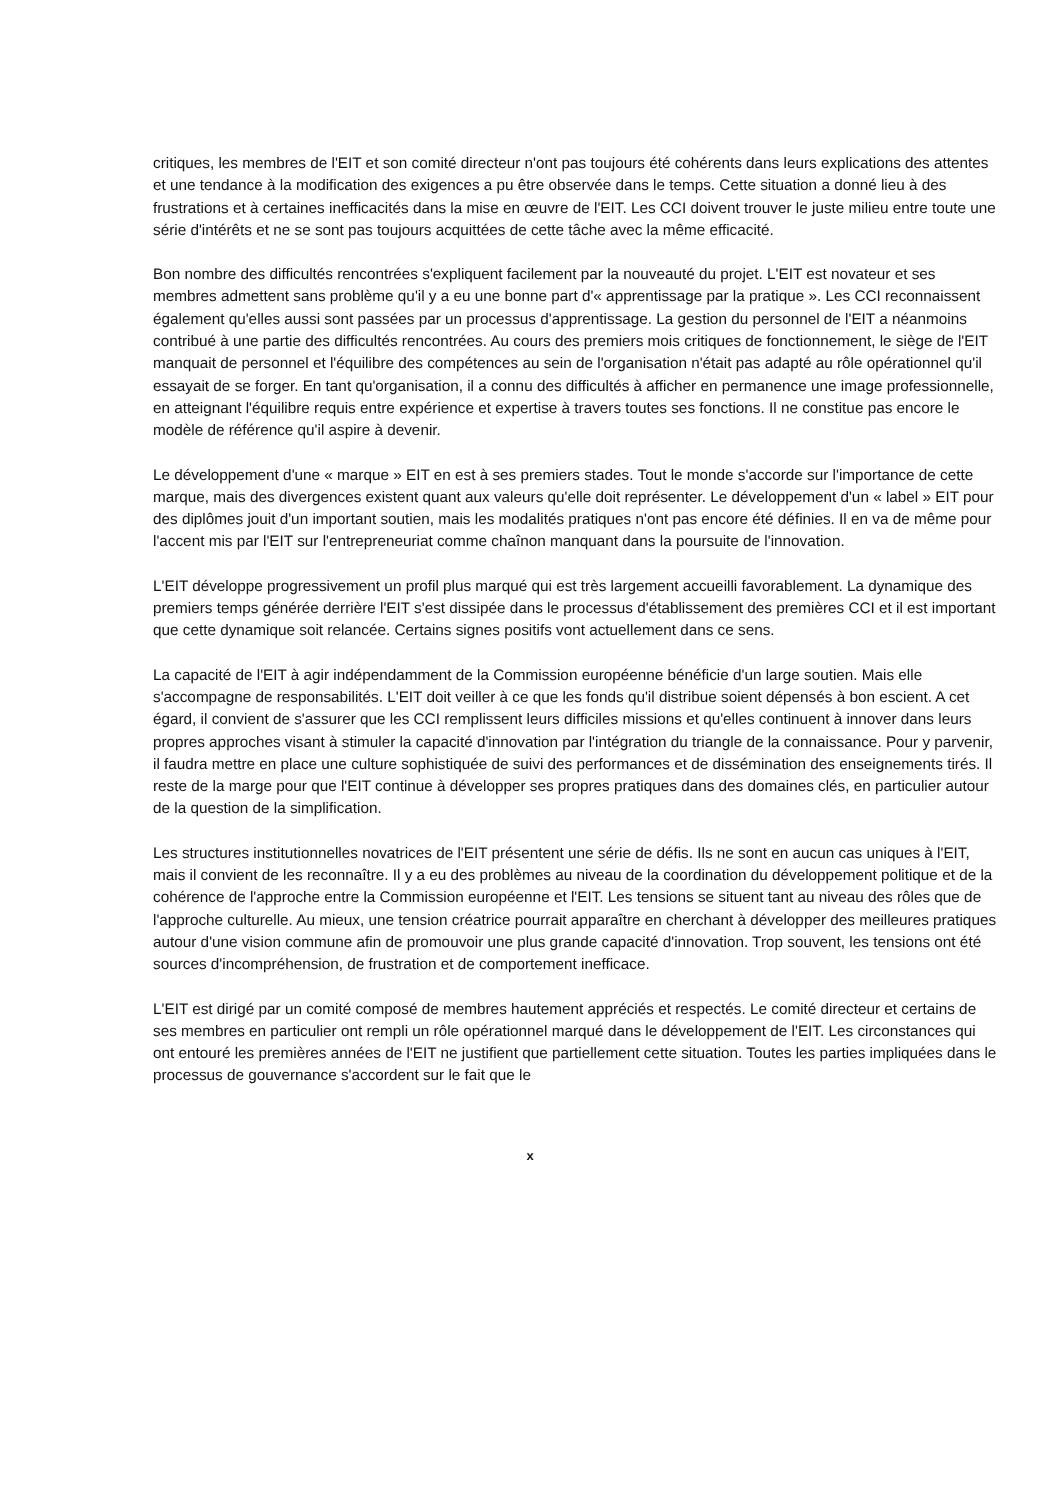critiques, les membres de l'EIT et son comité directeur n'ont pas toujours été cohérents dans leurs explications des attentes et une tendance à la modification des exigences a pu être observée dans le temps. Cette situation a donné lieu à des frustrations et à certaines inefficacités dans la mise en œuvre de l'EIT. Les CCI doivent trouver le juste milieu entre toute une série d'intérêts et ne se sont pas toujours acquittées de cette tâche avec la même efficacité.
Bon nombre des difficultés rencontrées s'expliquent facilement par la nouveauté du projet. L'EIT est novateur et ses membres admettent sans problème qu'il y a eu une bonne part d'« apprentissage par la pratique ». Les CCI reconnaissent également qu'elles aussi sont passées par un processus d'apprentissage. La gestion du personnel de l'EIT a néanmoins contribué à une partie des difficultés rencontrées. Au cours des premiers mois critiques de fonctionnement, le siège de l'EIT manquait de personnel et l'équilibre des compétences au sein de l'organisation n'était pas adapté au rôle opérationnel qu'il essayait de se forger. En tant qu'organisation, il a connu des difficultés à afficher en permanence une image professionnelle, en atteignant l'équilibre requis entre expérience et expertise à travers toutes ses fonctions. Il ne constitue pas encore le modèle de référence qu'il aspire à devenir.
Le développement d'une « marque » EIT en est à ses premiers stades. Tout le monde s'accorde sur l'importance de cette marque, mais des divergences existent quant aux valeurs qu'elle doit représenter. Le développement d'un « label » EIT pour des diplômes jouit d'un important soutien, mais les modalités pratiques n'ont pas encore été définies. Il en va de même pour l'accent mis par l'EIT sur l'entrepreneuriat comme chaînon manquant dans la poursuite de l'innovation.
L'EIT développe progressivement un profil plus marqué qui est très largement accueilli favorablement. La dynamique des premiers temps générée derrière l'EIT s'est dissipée dans le processus d'établissement des premières CCI et il est important que cette dynamique soit relancée. Certains signes positifs vont actuellement dans ce sens.
La capacité de l'EIT à agir indépendamment de la Commission européenne bénéficie d'un large soutien. Mais elle s'accompagne de responsabilités. L'EIT doit veiller à ce que les fonds qu'il distribue soient dépensés à bon escient. A cet égard, il convient de s'assurer que les CCI remplissent leurs difficiles missions et qu'elles continuent à innover dans leurs propres approches visant à stimuler la capacité d'innovation par l'intégration du triangle de la connaissance. Pour y parvenir, il faudra mettre en place une culture sophistiquée de suivi des performances et de dissémination des enseignements tirés. Il reste de la marge pour que l'EIT continue à développer ses propres pratiques dans des domaines clés, en particulier autour de la question de la simplification.
Les structures institutionnelles novatrices de l'EIT présentent une série de défis. Ils ne sont en aucun cas uniques à l'EIT, mais il convient de les reconnaître. Il y a eu des problèmes au niveau de la coordination du développement politique et de la cohérence de l'approche entre la Commission européenne et l'EIT. Les tensions se situent tant au niveau des rôles que de l'approche culturelle. Au mieux, une tension créatrice pourrait apparaître en cherchant à développer des meilleures pratiques autour d'une vision commune afin de promouvoir une plus grande capacité d'innovation. Trop souvent, les tensions ont été sources d'incompréhension, de frustration et de comportement inefficace.
L'EIT est dirigé par un comité composé de membres hautement appréciés et respectés. Le comité directeur et certains de ses membres en particulier ont rempli un rôle opérationnel marqué dans le développement de l'EIT. Les circonstances qui ont entouré les premières années de l'EIT ne justifient que partiellement cette situation. Toutes les parties impliquées dans le processus de gouvernance s'accordent sur le fait que le
x